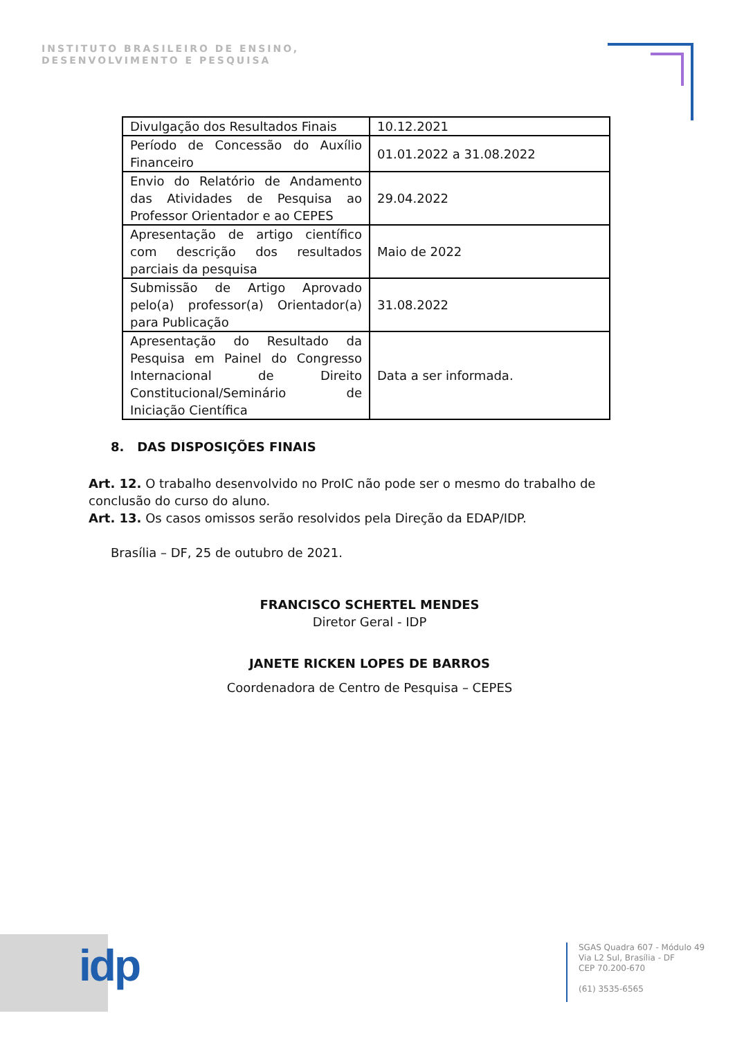INSTITUTO BRASILEIRO DE ENSINO,
DESENVOLVIMENTO E PESQUISA
| Divulgação dos Resultados Finais | 10.12.2021 |
| Período de Concessão do Auxílio Financeiro | 01.01.2022 a 31.08.2022 |
| Envio do Relatório de Andamento das Atividades de Pesquisa ao Professor Orientador e ao CEPES | 29.04.2022 |
| Apresentação de artigo científico com descrição dos resultados parciais da pesquisa | Maio de 2022 |
| Submissão de Artigo Aprovado pelo(a) professor(a) Orientador(a) para Publicação | 31.08.2022 |
| Apresentação do Resultado da Pesquisa em Painel do Congresso Internacional de Direito Constitucional/Seminário de Iniciação Científica | Data a ser informada. |
8. DAS DISPOSIÇÕES FINAIS
Art. 12. O trabalho desenvolvido no ProIC não pode ser o mesmo do trabalho de conclusão do curso do aluno.
Art. 13. Os casos omissos serão resolvidos pela Direção da EDAP/IDP.
Brasília – DF, 25 de outubro de 2021.
FRANCISCO SCHERTEL MENDES
Diretor Geral - IDP
JANETE RICKEN LOPES DE BARROS
Coordenadora de Centro de Pesquisa – CEPES
idp
SGAS Quadra 607 - Módulo 49
Via L2 Sul, Brasília - DF
CEP 70.200-670
(61) 3535-6565